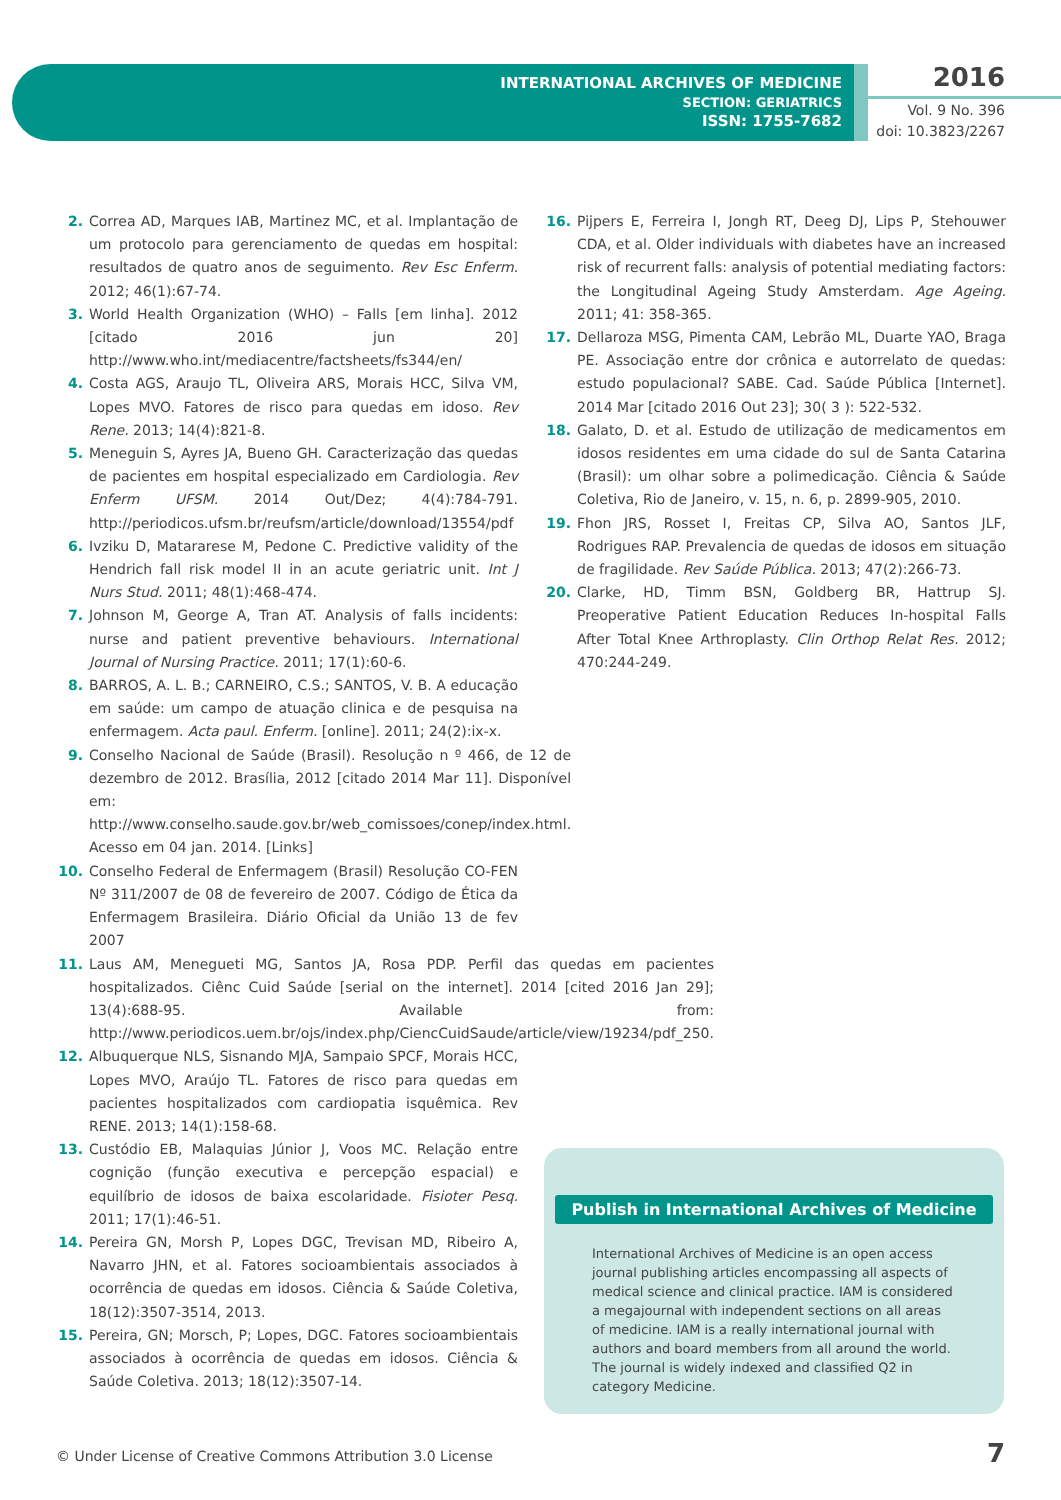INTERNATIONAL ARCHIVES OF MEDICINE
SECTION: GERIATRICS
ISSN: 1755-7682
2016
Vol. 9 No. 396
doi: 10.3823/2267
2. Correa AD, Marques IAB, Martinez MC, et al. Implantação de um protocolo para gerenciamento de quedas em hospital: resultados de quatro anos de seguimento. Rev Esc Enferm. 2012; 46(1):67-74.
3. World Health Organization (WHO) – Falls [em linha]. 2012 [citado 2016 jun 20] http://www.who.int/mediacentre/factsheets/fs344/en/
4. Costa AGS, Araujo TL, Oliveira ARS, Morais HCC, Silva VM, Lopes MVO. Fatores de risco para quedas em idoso. Rev Rene. 2013; 14(4):821-8.
5. Meneguin S, Ayres JA, Bueno GH. Caracterização das quedas de pacientes em hospital especializado em Cardiologia. Rev Enferm UFSM. 2014 Out/Dez; 4(4):784-791. http://periodicos.ufsm.br/reufsm/article/download/13554/pdf
6. Ivziku D, Matararese M, Pedone C. Predictive validity of the Hendrich fall risk model II in an acute geriatric unit. Int J Nurs Stud. 2011; 48(1):468-474.
7. Johnson M, George A, Tran AT. Analysis of falls incidents: nurse and patient preventive behaviours. International Journal of Nursing Practice. 2011; 17(1):60-6.
8. BARROS, A. L. B.; CARNEIRO, C.S.; SANTOS, V. B. A educação em saúde: um campo de atuação clinica e de pesquisa na enfermagem. Acta paul. Enferm. [online]. 2011; 24(2):ix-x.
9. Conselho Nacional de Saúde (Brasil). Resolução n º 466, de 12 de dezembro de 2012. Brasília, 2012 [citado 2014 Mar 11]. Disponível em: http://www.conselho.saude.gov.br/web_comissoes/conep/index.html. Acesso em 04 jan. 2014. [Links]
10. Conselho Federal de Enfermagem (Brasil) Resolução CO-FEN Nº 311/2007 de 08 de fevereiro de 2007. Código de Ética da Enfermagem Brasileira. Diário Oficial da União 13 de fev 2007
11. Laus AM, Menegueti MG, Santos JA, Rosa PDP. Perfil das quedas em pacientes hospitalizados. Ciênc Cuid Saúde [serial on the internet]. 2014 [cited 2016 Jan 29]; 13(4):688-95. Available from: http://www.periodicos.uem.br/ojs/index.php/CiencCuidSaude/article/view/19234/pdf_250.
12. Albuquerque NLS, Sisnando MJA, Sampaio SPCF, Morais HCC, Lopes MVO, Araújo TL. Fatores de risco para quedas em pacientes hospitalizados com cardiopatia isquêmica. Rev RENE. 2013; 14(1):158-68.
13. Custódio EB, Malaquias Júnior J, Voos MC. Relação entre cognição (função executiva e percepção espacial) e equilíbrio de idosos de baixa escolaridade. Fisioter Pesq. 2011; 17(1):46-51.
14. Pereira GN, Morsh P, Lopes DGC, Trevisan MD, Ribeiro A, Navarro JHN, et al. Fatores socioambientais associados à ocorrência de quedas em idosos. Ciência & Saúde Coletiva, 18(12):3507-3514, 2013.
15. Pereira, GN; Morsch, P; Lopes, DGC. Fatores socioambientais associados à ocorrência de quedas em idosos. Ciência & Saúde Coletiva. 2013; 18(12):3507-14.
16. Pijpers E, Ferreira I, Jongh RT, Deeg DJ, Lips P, Stehouwer CDA, et al. Older individuals with diabetes have an increased risk of recurrent falls: analysis of potential mediating factors: the Longitudinal Ageing Study Amsterdam. Age Ageing. 2011; 41: 358-365.
17. Dellaroza MSG, Pimenta CAM, Lebrão ML, Duarte YAO, Braga PE. Associação entre dor crônica e autorrelato de quedas: estudo populacional? SABE. Cad. Saúde Pública [Internet]. 2014 Mar [citado 2016 Out 23]; 30( 3 ): 522-532.
18. Galato, D. et al. Estudo de utilização de medicamentos em idosos residentes em uma cidade do sul de Santa Catarina (Brasil): um olhar sobre a polimedicação. Ciência & Saúde Coletiva, Rio de Janeiro, v. 15, n. 6, p. 2899-905, 2010.
19. Fhon JRS, Rosset I, Freitas CP, Silva AO, Santos JLF, Rodrigues RAP. Prevalencia de quedas de idosos em situação de fragilidade. Rev Saúde Pública. 2013; 47(2):266-73.
20. Clarke, HD, Timm BSN, Goldberg BR, Hattrup SJ. Preoperative Patient Education Reduces In-hospital Falls After Total Knee Arthroplasty. Clin Orthop Relat Res. 2012; 470:244-249.
Publish in International Archives of Medicine
International Archives of Medicine is an open access journal publishing articles encompassing all aspects of medical science and clinical practice. IAM is considered a megajournal with independent sections on all areas of medicine. IAM is a really international journal with authors and board members from all around the world. The journal is widely indexed and classified Q2 in category Medicine.
© Under License of Creative Commons Attribution 3.0 License
7